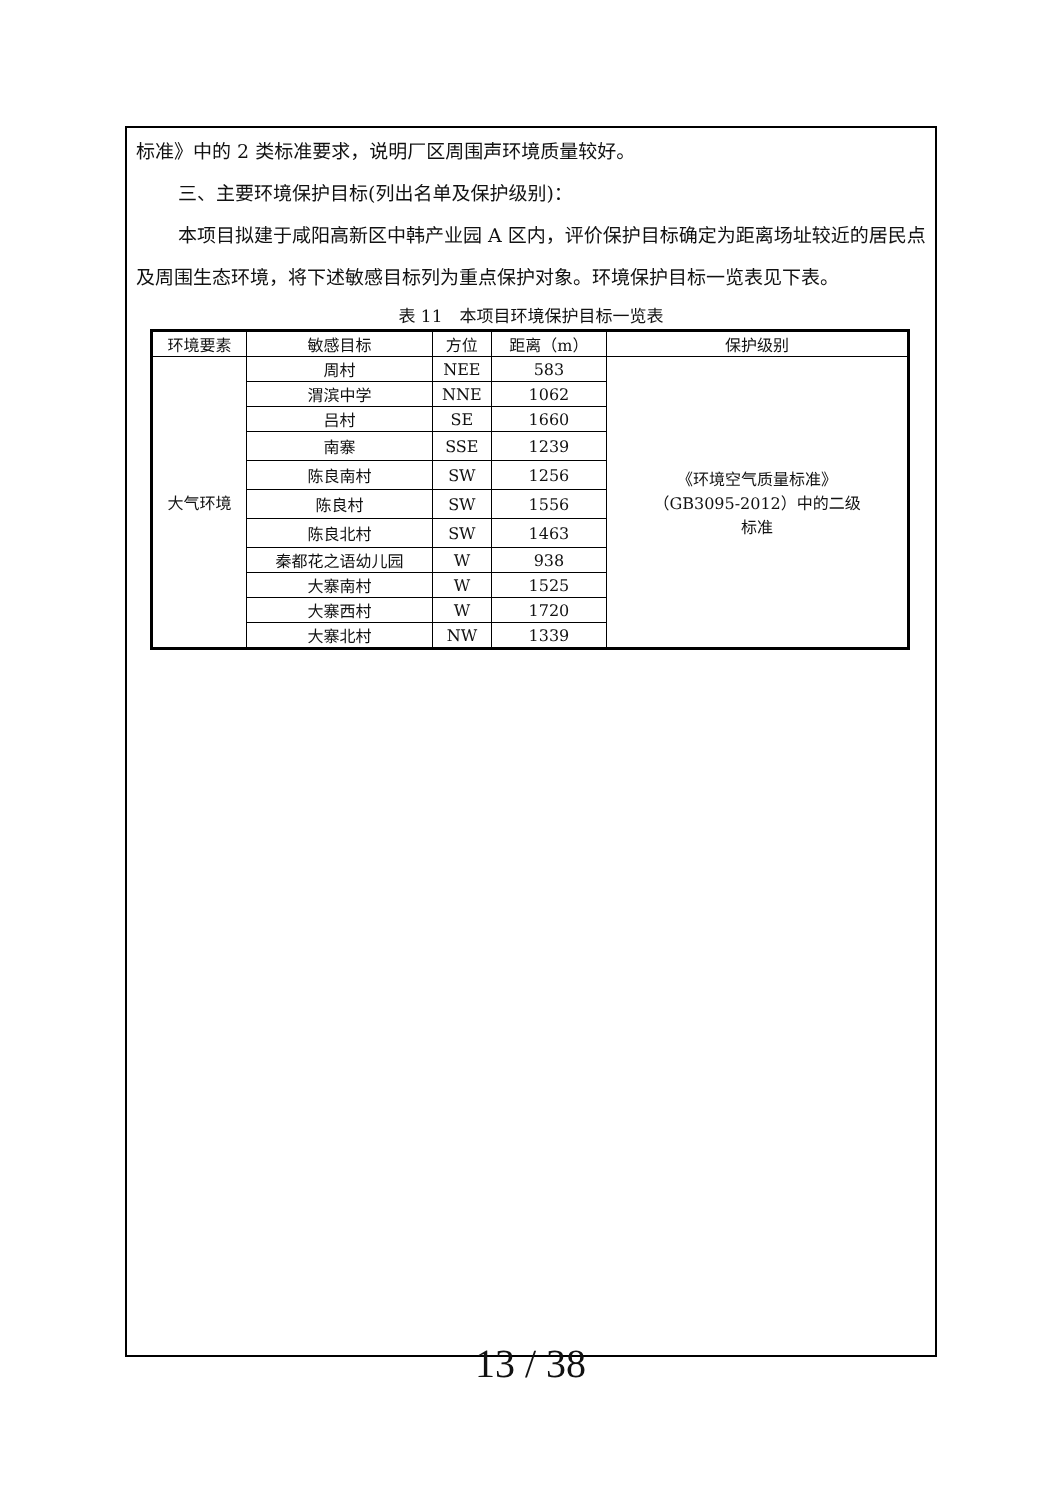标准》中的 2 类标准要求，说明厂区周围声环境质量较好。
三、主要环境保护目标(列出名单及保护级别)：
本项目拟建于咸阳高新区中韩产业园 A 区内，评价保护目标确定为距离场址较近的居民点及周围生态环境，将下述敏感目标列为重点保护对象。环境保护目标一览表见下表。
表 11　本项目环境保护目标一览表
| 环境要素 | 敏感目标 | 方位 | 距离（m） | 保护级别 |
| --- | --- | --- | --- | --- |
| 大气环境 | 周村 | NEE | 583 | 《环境空气质量标准》 （GB3095-2012）中的二级 标准 |
| | 渭滨中学 | NNE | 1062 | |
| | 吕村 | SE | 1660 | |
| | 南寨 | SSE | 1239 | |
| | 陈良南村 | SW | 1256 | |
| | 陈良村 | SW | 1556 | |
| | 陈良北村 | SW | 1463 | |
| | 秦都花之语幼儿园 | W | 938 | |
| | 大寨南村 | W | 1525 | |
| | 大寨西村 | W | 1720 | |
| | 大寨北村 | NW | 1339 | |
13 / 38